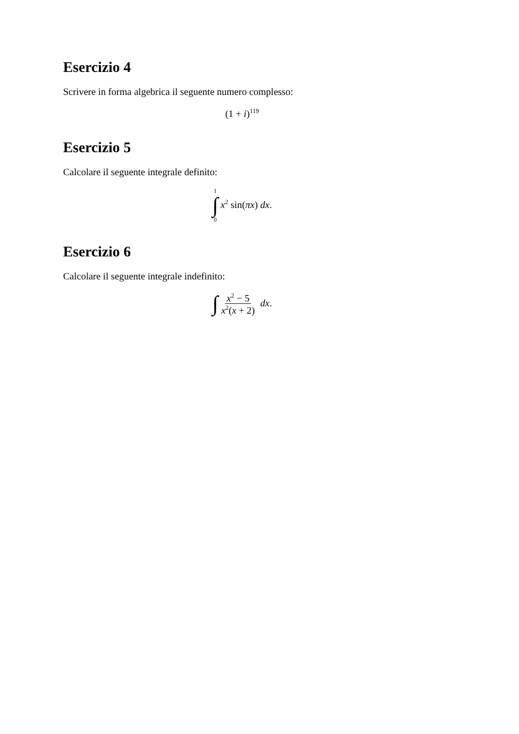Esercizio 4
Scrivere in forma algebrica il seguente numero complesso:
(1 + i)<sup>119</sup>
Esercizio 5
Calcolare il seguente integrale definito:
1 ∫ 0 x<sup>2</sup> sin(πx) dx.
Esercizio 6
Calcolare il seguente integrale indefinito:
∫ x<sup>2</sup> − 5 x<sup>2</sup>(x + 2) dx.